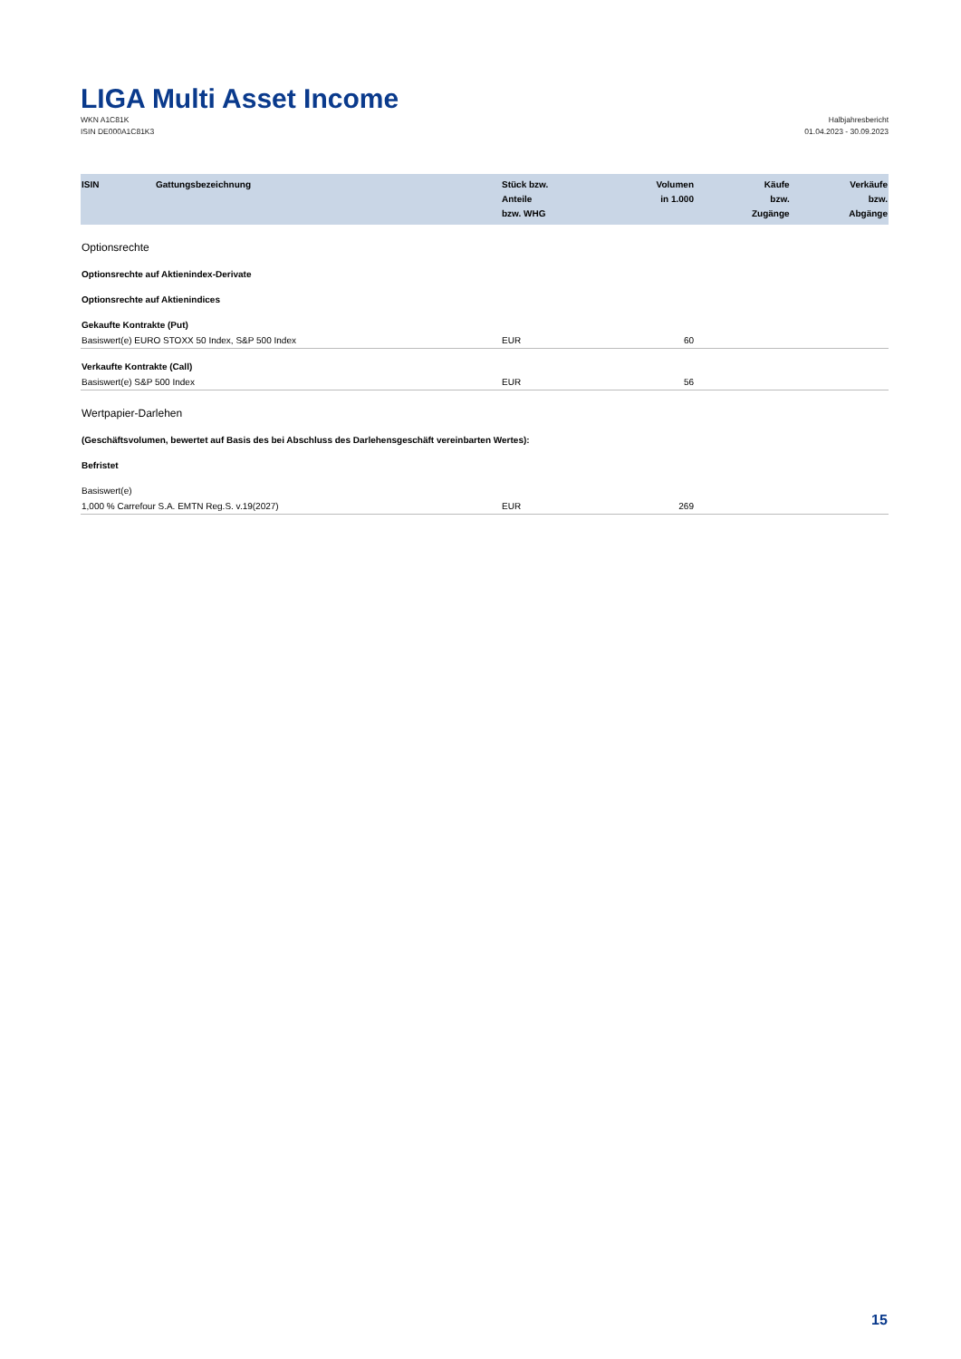LIGA Multi Asset Income
WKN A1C81K
ISIN DE000A1C81K3
Halbjahresbericht
01.04.2023 - 30.09.2023
| ISIN | Gattungsbezeichnung | Stück bzw. Anteile bzw. WHG | Volumen in 1.000 | Käufe bzw. Zugänge | Verkäufe bzw. Abgänge |
| --- | --- | --- | --- | --- | --- |
| Optionsrechte | | | | | |
| Optionsrechte auf Aktienindex-Derivate | | | | | |
| Optionsrechte auf Aktienindices | | | | | |
| Gekaufte Kontrakte (Put) | | | | | |
| Basiswert(e) EURO STOXX 50 Index, S&P 500 Index | | EUR | 60 | | |
| Verkaufte Kontrakte (Call) | | | | | |
| Basiswert(e) S&P 500 Index | | EUR | 56 | | |
| Wertpapier-Darlehen | | | | | |
| (Geschäftsvolumen, bewertet auf Basis des bei Abschluss des Darlehensgeschäft vereinbarten Wertes): | | | | | |
| Befristet | | | | | |
| Basiswert(e) | | | | | |
| 1,000 % Carrefour S.A. EMTN Reg.S. v.19(2027) | | EUR | 269 | | |
15